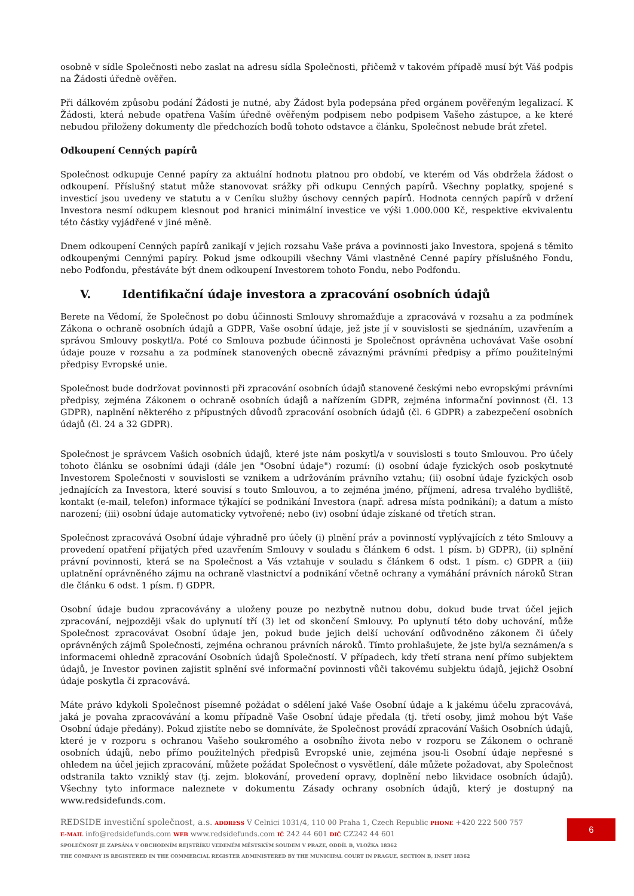osobně v sídle Společnosti nebo zaslat na adresu sídla Společnosti, přičemž v takovém případě musí být Váš podpis na Žádosti úředně ověřen.
Při dálkovém způsobu podání Žádosti je nutné, aby Žádost byla podepsána před orgánem pověřeným legalizací. K Žádosti, která nebude opatřena Vaším úředně ověřeným podpisem nebo podpisem Vašeho zástupce, a ke které nebudou přiloženy dokumenty dle předchozích bodů tohoto odstavce a článku, Společnost nebude brát zřetel.
Odkoupení Cenných papírů
Společnost odkupuje Cenné papíry za aktuální hodnotu platnou pro období, ve kterém od Vás obdržela žádost o odkoupení. Příslušný statut může stanovovat srážky při odkupu Cenných papírů. Všechny poplatky, spojené s investicí jsou uvedeny ve statutu a v Ceníku služby úschovy cenných papírů. Hodnota cenných papírů v držení Investora nesmí odkupem klesnout pod hranici minimální investice ve výši 1.000.000 Kč, respektive ekvivalentu této částky vyjádřené v jiné měně.
Dnem odkoupení Cenných papírů zanikají v jejich rozsahu Vaše práva a povinnosti jako Investora, spojená s těmito odkoupenými Cennými papíry. Pokud jsme odkoupili všechny Vámi vlastněné Cenné papíry příslušného Fondu, nebo Podfondu, přestáváte být dnem odkoupení Investorem tohoto Fondu, nebo Podfondu.
V. Identifikační údaje investora a zpracování osobních údajů
Berete na Vědomí, že Společnost po dobu účinnosti Smlouvy shromažďuje a zpracovává v rozsahu a za podmínek Zákona o ochraně osobních údajů a GDPR, Vaše osobní údaje, jež jste jí v souvislosti se sjednáním, uzavřením a správou Smlouvy poskytl/a. Poté co Smlouva pozbude účinnosti je Společnost oprávněna uchovávat Vaše osobní údaje pouze v rozsahu a za podmínek stanovených obecně závaznými právními předpisy a přímo použitelnými předpisy Evropské unie.
Společnost bude dodržovat povinnosti při zpracování osobních údajů stanovené českými nebo evropskými právními předpisy, zejména Zákonem o ochraně osobních údajů a nařízením GDPR, zejména informační povinnost (čl. 13 GDPR), naplnění některého z přípustných důvodů zpracování osobních údajů (čl. 6 GDPR) a zabezpečení osobních údajů (čl. 24 a 32 GDPR).
Společnost je správcem Vašich osobních údajů, které jste nám poskytl/a v souvislosti s touto Smlouvou. Pro účely tohoto článku se osobními údaji (dále jen "Osobní údaje") rozumí: (i) osobní údaje fyzických osob poskytnuté Investorem Společnosti v souvislosti se vznikem a udržováním právního vztahu; (ii) osobní údaje fyzických osob jednajících za Investora, které souvisí s touto Smlouvou, a to zejména jméno, příjmení, adresa trvalého bydliště, kontakt (e-mail, telefon) informace týkající se podnikání Investora (např. adresa místa podnikání); a datum a místo narození; (iii) osobní údaje automaticky vytvořené; nebo (iv) osobní údaje získané od třetích stran.
Společnost zpracovává Osobní údaje výhradně pro účely (i) plnění práv a povinností vyplývajících z této Smlouvy a provedení opatření přijatých před uzavřením Smlouvy v souladu s článkem 6 odst. 1 písm. b) GDPR), (ii) splnění právní povinnosti, která se na Společnost a Vás vztahuje v souladu s článkem 6 odst. 1 písm. c) GDPR a (iii) uplatnění oprávněného zájmu na ochraně vlastnictví a podnikání včetně ochrany a vymáhání právních nároků Stran dle článku 6 odst. 1 písm. f) GDPR.
Osobní údaje budou zpracovávány a uloženy pouze po nezbytně nutnou dobu, dokud bude trvat účel jejich zpracování, nejpozději však do uplynutí tří (3) let od skončení Smlouvy. Po uplynutí této doby uchování, může Společnost zpracovávat Osobní údaje jen, pokud bude jejich delší uchování odůvodněno zákonem či účely oprávněných zájmů Společnosti, zejména ochranou právních nároků. Tímto prohlašujete, že jste byl/a seznámen/a s informacemi ohledně zpracování Osobních údajů Společností. V případech, kdy třetí strana není přímo subjektem údajů, je Investor povinen zajistit splnění své informační povinnosti vůči takovému subjektu údajů, jejichž Osobní údaje poskytla či zpracovává.
Máte právo kdykoli Společnost písemně požádat o sdělení jaké Vaše Osobní údaje a k jakému účelu zpracovává, jaká je povaha zpracovávání a komu případně Vaše Osobní údaje předala (tj. třetí osoby, jimž mohou být Vaše Osobní údaje předány). Pokud zjistíte nebo se domníváte, že Společnost provádí zpracování Vašich Osobních údajů, které je v rozporu s ochranou Vašeho soukromého a osobního života nebo v rozporu se Zákonem o ochraně osobních údajů, nebo přímo použitelných předpisů Evropské unie, zejména jsou-li Osobní údaje nepřesné s ohledem na účel jejich zpracování, můžete požádat Společnost o vysvětlení, dále můžete požadovat, aby Společnost odstranila takto vzniklý stav (tj. zejm. blokování, provedení opravy, doplnění nebo likvidace osobních údajů). Všechny tyto informace naleznete v dokumentu Zásady ochrany osobních údajů, který je dostupný na www.redsidefunds.com.
REDSIDE investiční společnost, a.s. ADDRESS V Celnici 1031/4, 110 00 Praha 1, Czech Republic PHONE +420 222 500 757
E-MAIL info@redsidefunds.com WEB www.redsidefunds.com IČ 242 44 601 DIČ CZ242 44 601
SPOLEČNOST JE ZAPSÁNA V OBCHODNÍM REJSTŘÍKU VEDENÉM MĚSTSKÝM SOUDEM V PRAZE, ODDÍL B, VLOŽKA 18362
THE COMPANY IS REGISTERED IN THE COMMERCIAL REGISTER ADMINISTERED BY THE MUNICIPAL COURT IN PRAGUE, SECTION B, INSET 18362
6